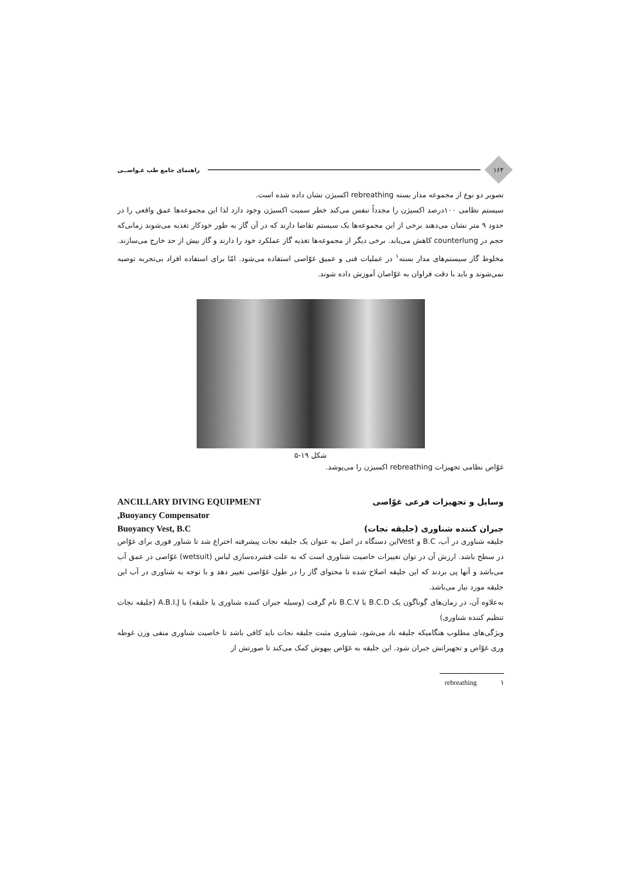۱۶۴
راهنمای جامع طب غـواصــی
تصویر دو نوع از مجموعه مدار بسته rebreathing اکسیژن نشان داده شده است.
سیستم نظامی ۱۰۰درصد اکسیژن را مجدداً تنفس می‌کند خطر سمیت اکسیژن وجود دارد لذا این مجموعه‌ها عمق واقعی را در حدود ۹ متر نشان می‌دهند برخی از این مجموعه‌ها یک سیستم تقاضا دارند که در آن گاز به طور خودکار تغذیه می‌شوند زمانی‌که حجم در counterlung کاهش می‌یابد. برخی دیگر از مجموعه‌ها تغذیه گاز عملکرد خود را دارند و گاز بیش از حد خارج می‌سازند.
مخلوط گاز سیستم‌های مدار بسته<sup>۱</sup> در عملیات فنی و عمیق غوّاصی استفاده می‌شود. امّا برای استفاده افراد بی‌تجربه توصیه نمی‌شوند و باید با دقت فراوان به غوّاصان آموزش داده شوند.
شکل ۱۹-۵
غوّاص نظامی تجهیزات rebreathing اکسیژن را می‌پوشد.
ANCILLARY DIVING EQUIPMENT وسایل و تجهیزات فرعی غوّاصی
,Buoyancy Compensator
Buoyancy Vest, B.C جبران کننده شناوری (جلیقه نجات)
جلیقه شناوری در آب، B.C و Vestاین دستگاه در اصل به عنوان یک جلیقه نجات پیشرفته اختراع شد تا شناور فوری برای غوّاص در سطح باشد. ارزش آن در توان تغییرات خاصیت شناوری است که به علت فشرده‌سازی لباس (wetsuit) غوّاصی در عمق آب می‌باشد و آنها پی بردند که این جلیقه اصلاح شده تا محتوای گاز را در طول غوّاصی تغییر دهد و با توجه به شناوری در آب این جلیقه مورد نیاز می‌باشد.
به‌علاوه آن، در زمان‌های گوناگون یک B.C.D یا B.C.V نام گرفت (وسیله جبران کننده شناوری یا جلیقه) یا A.B.I.J (جلیقه نجات تنظیم کننده شناوری)
ویژگی‌های مطلوب هنگامیکه جلیقه باد می‌شود، شناوری مثبت جلیقه نجات باید کافی باشد تا خاصیت شناوری منفی وزن غوطه وری غوّاص و تجهیزاتش جبران شود. این جلیقه به غوّاص بیهوش کمک می‌کند تا صورتش از
rebreathing ۱